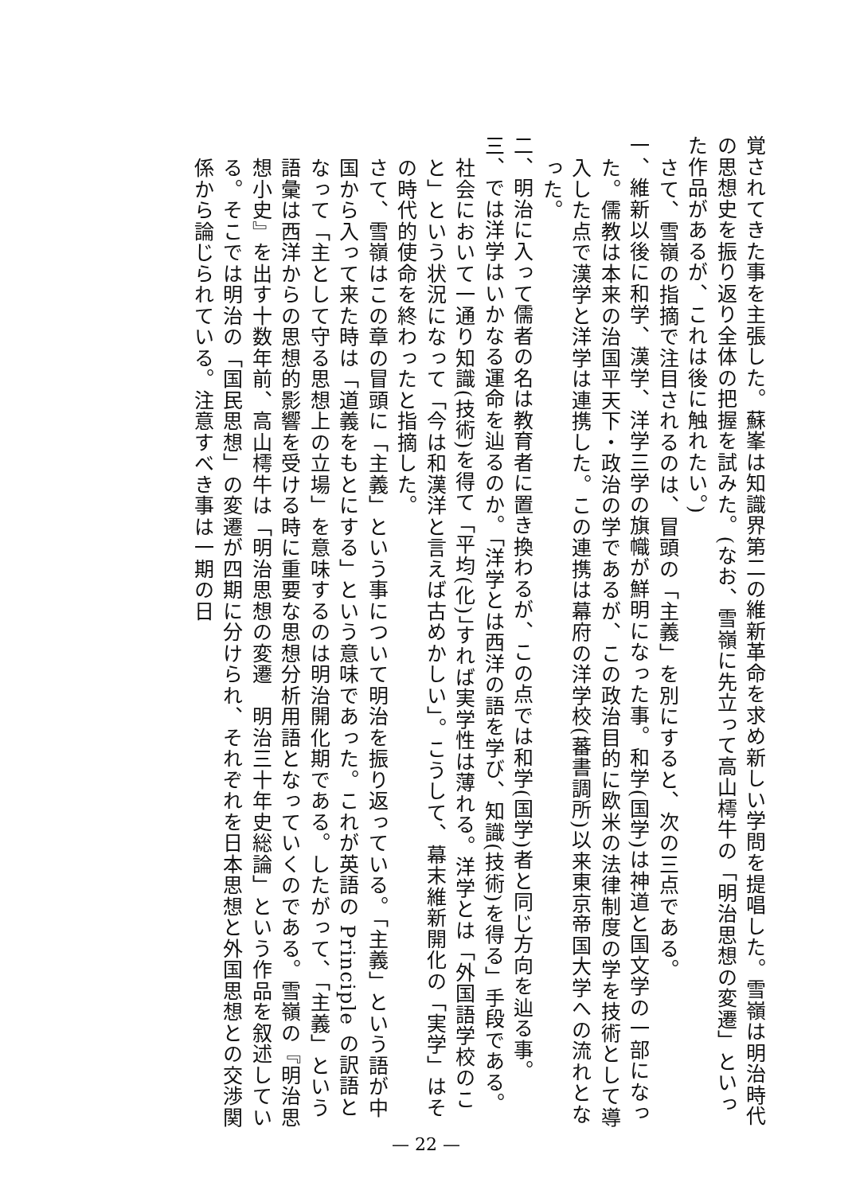覚されてきた事を主張した。蘇峯は知識界第二の維新革命を求め新しい学問を提唱した。雪嶺は明治時代の思想史を振り返り全体の把握を試みた。(なお、雪嶺に先立って高山樗牛の「明治思想の変遷」といった作品があるが、これは後に触れたい。)
さて、雪嶺の指摘で注目されるのは、冒頭の「主義」を別にすると、次の三点である。
一、維新以後に和学、漢学、洋学三学の旗幟が鮮明になった事。和学(国学)は神道と国文学の一部になった。儒教は本来の治国平天下・政治の学であるが、この政治目的に欧米の法律制度の学を技術として導入した点で漢学と洋学は連携した。この連携は幕府の洋学校(蕃書調所)以来東京帝国大学への流れとなった。
二、明治に入って儒者の名は教育者に置き換わるが、この点では和学(国学)者と同じ方向を辿る事。
三、では洋学はいかなる運命を辿るのか。「洋学とは西洋の語を学び、知識(技術)を得る」手段である。社会において一通り知識(技術)を得て「平均(化)」すれば実学性は薄れる。洋学とは「外国語学校のこと」という状況になって「今は和漢洋と言えば古めかしい」。こうして、幕末維新開化の「実学」はその時代的使命を終わったと指摘した。
さて、雪嶺はこの章の冒頭に「主義」という事について明治を振り返っている。「主義」という語が中国から入って来た時は「道義をもとにする」という意味であった。これが英語の Principle の訳語となって「主として守る思想上の立場」を意味するのは明治開化期である。したがって、「主義」という語彙は西洋からの思想的影響を受ける時に重要な思想分析用語となっていくのである。雪嶺の『明治思想小史』を出す十数年前、高山樗牛は「明治思想の変遷　明治三十年史総論」という作品を叙述している。そこでは明治の「国民思想」の変遷が四期に分けられ、それぞれを日本思想と外国思想との交渉関係から論じられている。注意すべき事は一期の日
— 22 —